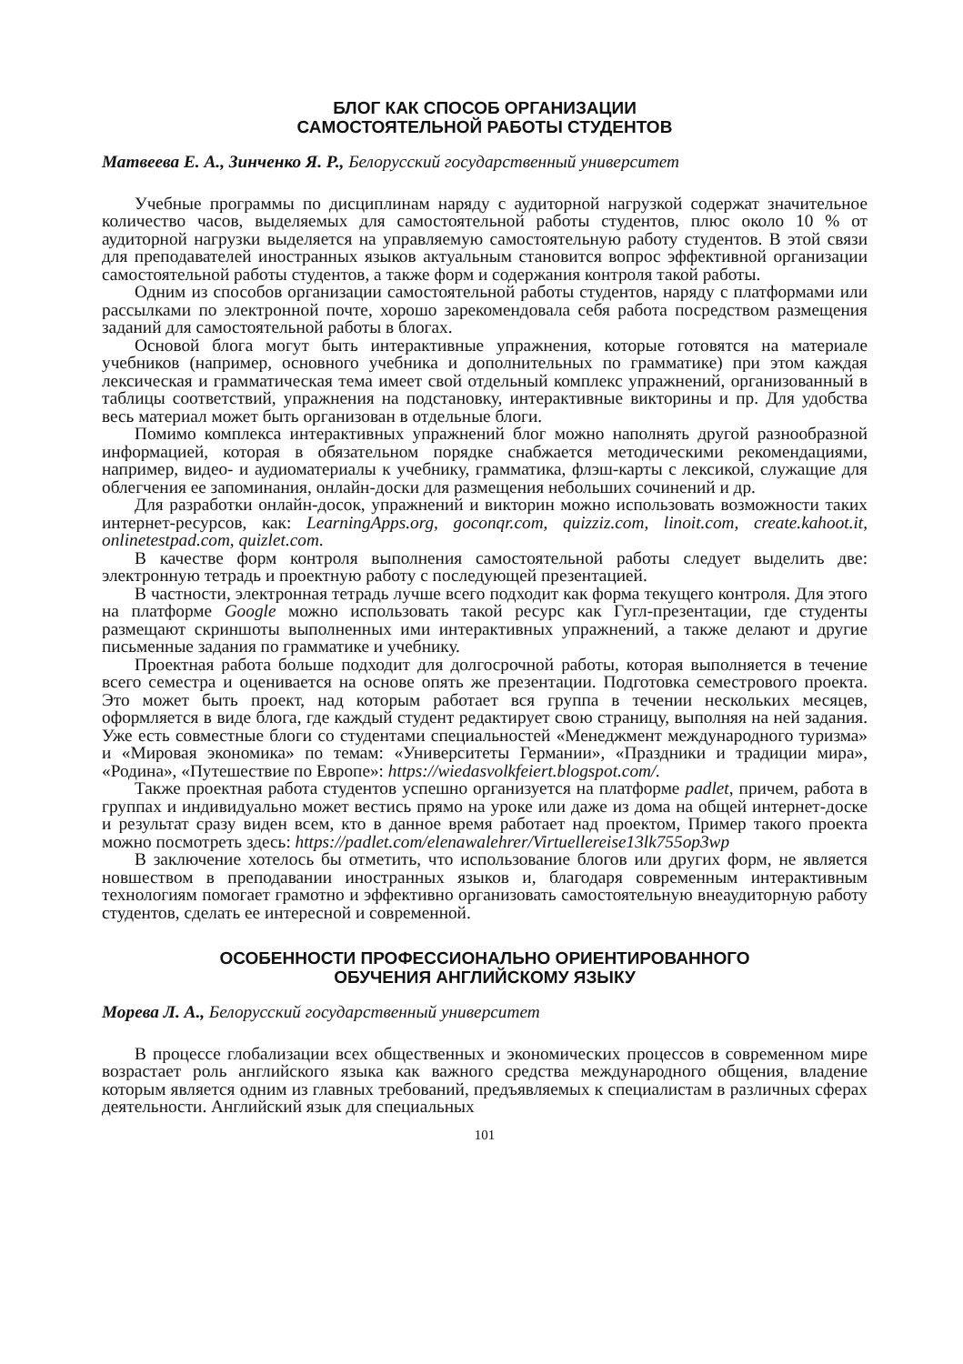БЛОГ КАК СПОСОБ ОРГАНИЗАЦИИ
САМОСТОЯТЕЛЬНОЙ РАБОТЫ СТУДЕНТОВ
Матвеева Е. А., Зинченко Я. Р., Белорусский государственный университет
Учебные программы по дисциплинам наряду с аудиторной нагрузкой содержат значительное количество часов, выделяемых для самостоятельной работы студентов, плюс около 10 % от аудиторной нагрузки выделяется на управляемую самостоятельную работу студентов. В этой связи для преподавателей иностранных языков актуальным становится вопрос эффективной организации самостоятельной работы студентов, а также форм и содержания контроля такой работы.
Одним из способов организации самостоятельной работы студентов, наряду с платформами или рассылками по электронной почте, хорошо зарекомендовала себя работа посредством размещения заданий для самостоятельной работы в блогах.
Основой блога могут быть интерактивные упражнения, которые готовятся на материале учебников (например, основного учебника и дополнительных по грамматике) при этом каждая лексическая и грамматическая тема имеет свой отдельный комплекс упражнений, организованный в таблицы соответствий, упражнения на подстановку, интерактивные викторины и пр. Для удобства весь материал может быть организован в отдельные блоги.
Помимо комплекса интерактивных упражнений блог можно наполнять другой разнообразной информацией, которая в обязательном порядке снабжается методическими рекомендациями, например, видео- и аудиоматериалы к учебнику, грамматика, флэш-карты с лексикой, служащие для облегчения ее запоминания, онлайн-доски для размещения небольших сочинений и др.
Для разработки онлайн-досок, упражнений и викторин можно использовать возможности таких интернет-ресурсов, как: LearningApps.org, goconqr.com, quizziz.com, linoit.com, create.kahoot.it, onlinetestpad.com, quizlet.com.
В качестве форм контроля выполнения самостоятельной работы следует выделить две: электронную тетрадь и проектную работу с последующей презентацией.
В частности, электронная тетрадь лучше всего подходит как форма текущего контроля. Для этого на платформе Google можно использовать такой ресурс как Гугл-презентации, где студенты размещают скриншоты выполненных ими интерактивных упражнений, а также делают и другие письменные задания по грамматике и учебнику.
Проектная работа больше подходит для долгосрочной работы, которая выполняется в течение всего семестра и оценивается на основе опять же презентации. Подготовка семестрового проекта. Это может быть проект, над которым работает вся группа в течении нескольких месяцев, оформляется в виде блога, где каждый студент редактирует свою страницу, выполняя на ней задания. Уже есть совместные блоги со студентами специальностей «Менеджмент международного туризма» и «Мировая экономика» по темам: «Университеты Германии», «Праздники и традиции мира», «Родина», «Путешествие по Европе»: https://wiedasvolkfeiert.blogspot.com/.
Также проектная работа студентов успешно организуется на платформе padlet, причем, работа в группах и индивидуально может вестись прямо на уроке или даже из дома на общей интернет-доске и результат сразу виден всем, кто в данное время работает над проектом, Пример такого проекта можно посмотреть здесь: https://padlet.com/elenawalehrer/Virtuellereise13lk755op3wp
В заключение хотелось бы отметить, что использование блогов или других форм, не является новшеством в преподавании иностранных языков и, благодаря современным интерактивным технологиям помогает грамотно и эффективно организовать самостоятельную внеаудиторную работу студентов, сделать ее интересной и современной.
ОСОБЕННОСТИ ПРОФЕССИОНАЛЬНО ОРИЕНТИРОВАННОГО
ОБУЧЕНИЯ АНГЛИЙСКОМУ ЯЗЫКУ
Морева Л. А., Белорусский государственный университет
В процессе глобализации всех общественных и экономических процессов в современном мире возрастает роль английского языка как важного средства международного общения, владение которым является одним из главных требований, предъявляемых к специалистам в различных сферах деятельности. Английский язык для специальных
101